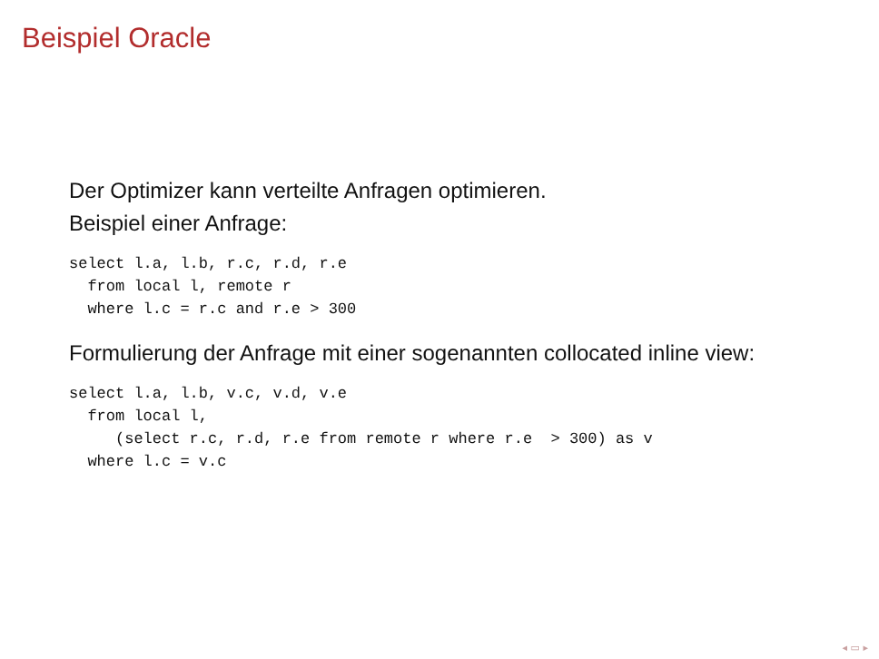Beispiel Oracle
Der Optimizer kann verteilte Anfragen optimieren.
Beispiel einer Anfrage:
select l.a, l.b, r.c, r.d, r.e
  from local l, remote r
  where l.c = r.c and r.e > 300
Formulierung der Anfrage mit einer sogenannten collocated inline view:
select l.a, l.b, v.c, v.d, v.e
  from local l,
     (select r.c, r.d, r.e from remote r where r.e  > 300) as v
  where l.c = v.c
◂ ▭ ▸